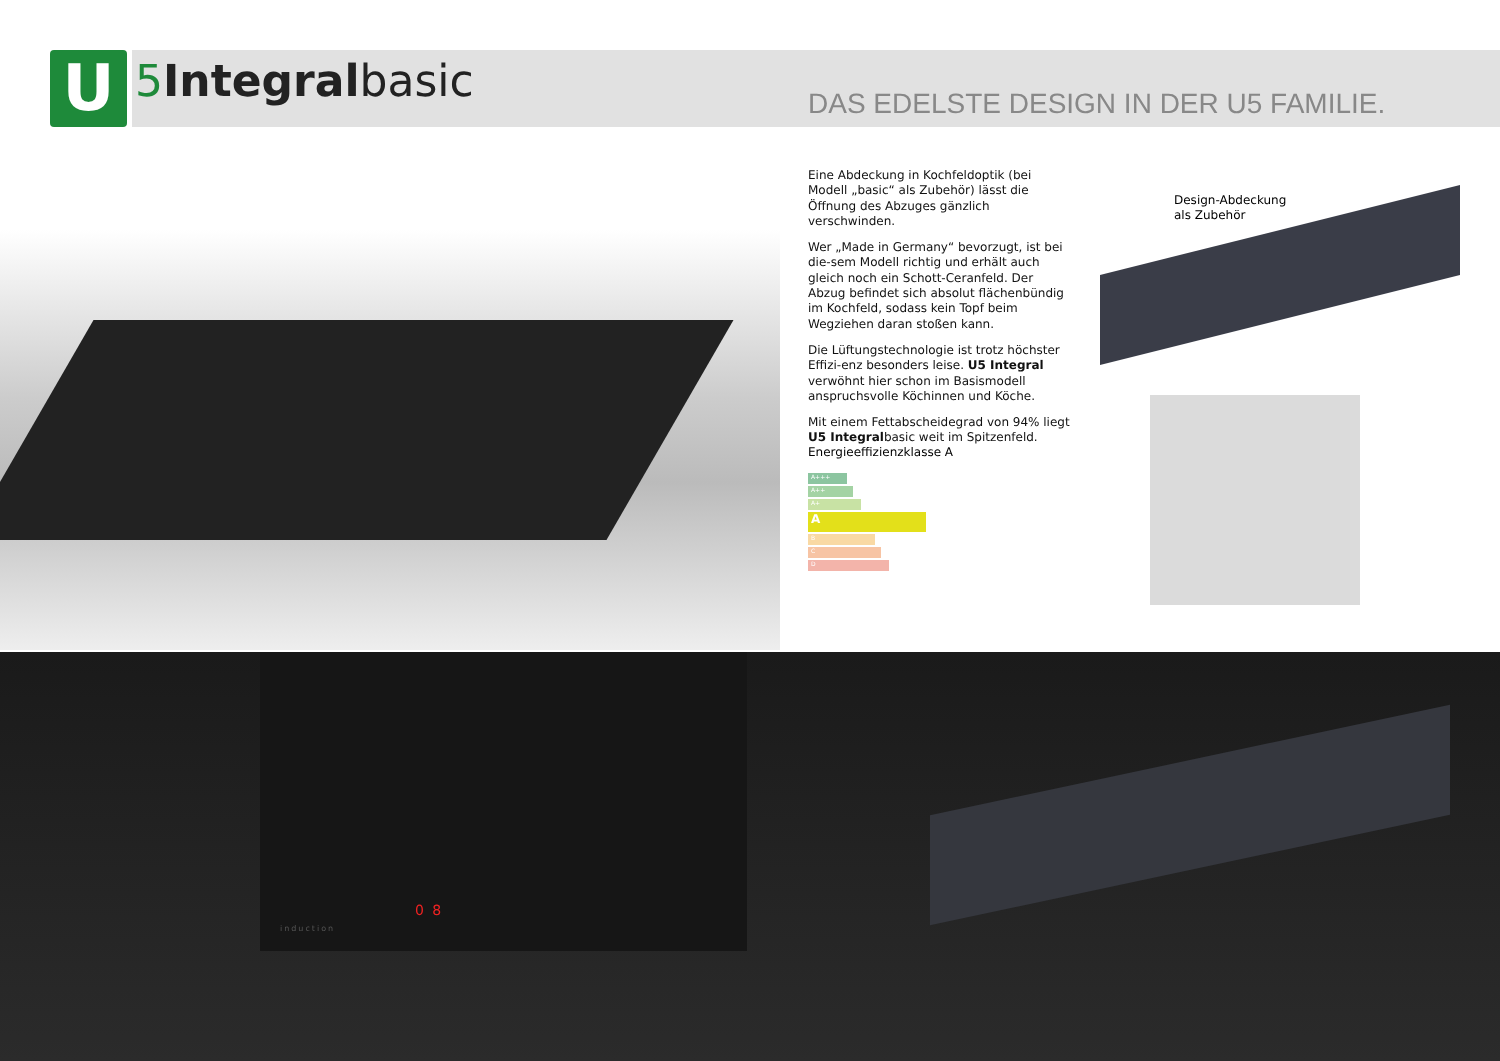U 5 Integralbasic
DAS EDELSTE DESIGN IN DER U5 FAMILIE.
Eine Abdeckung in Kochfeldoptik (bei Modell „basic“ als Zubehör) lässt die Öffnung des Abzuges gänzlich verschwinden.
Wer „Made in Germany“ bevorzugt, ist bei die-sem Modell richtig und erhält auch gleich noch ein Schott-Ceranfeld. Der Abzug befindet sich absolut flächenbündig im Kochfeld, sodass kein Topf beim Wegziehen daran stoßen kann.
Die Lüftungstechnologie ist trotz höchster Effizi-enz besonders leise. U5 Integral verwöhnt hier schon im Basismodell anspruchsvolle Köchinnen und Köche.
Mit einem Fettabscheidegrad von 94% liegt U5 Integralbasic weit im Spitzenfeld.
Design-Abdeckung
als Zubehör
Energieeffizienzklasse A
A+++
A++
A+
A
B
C
D
induction
0 8